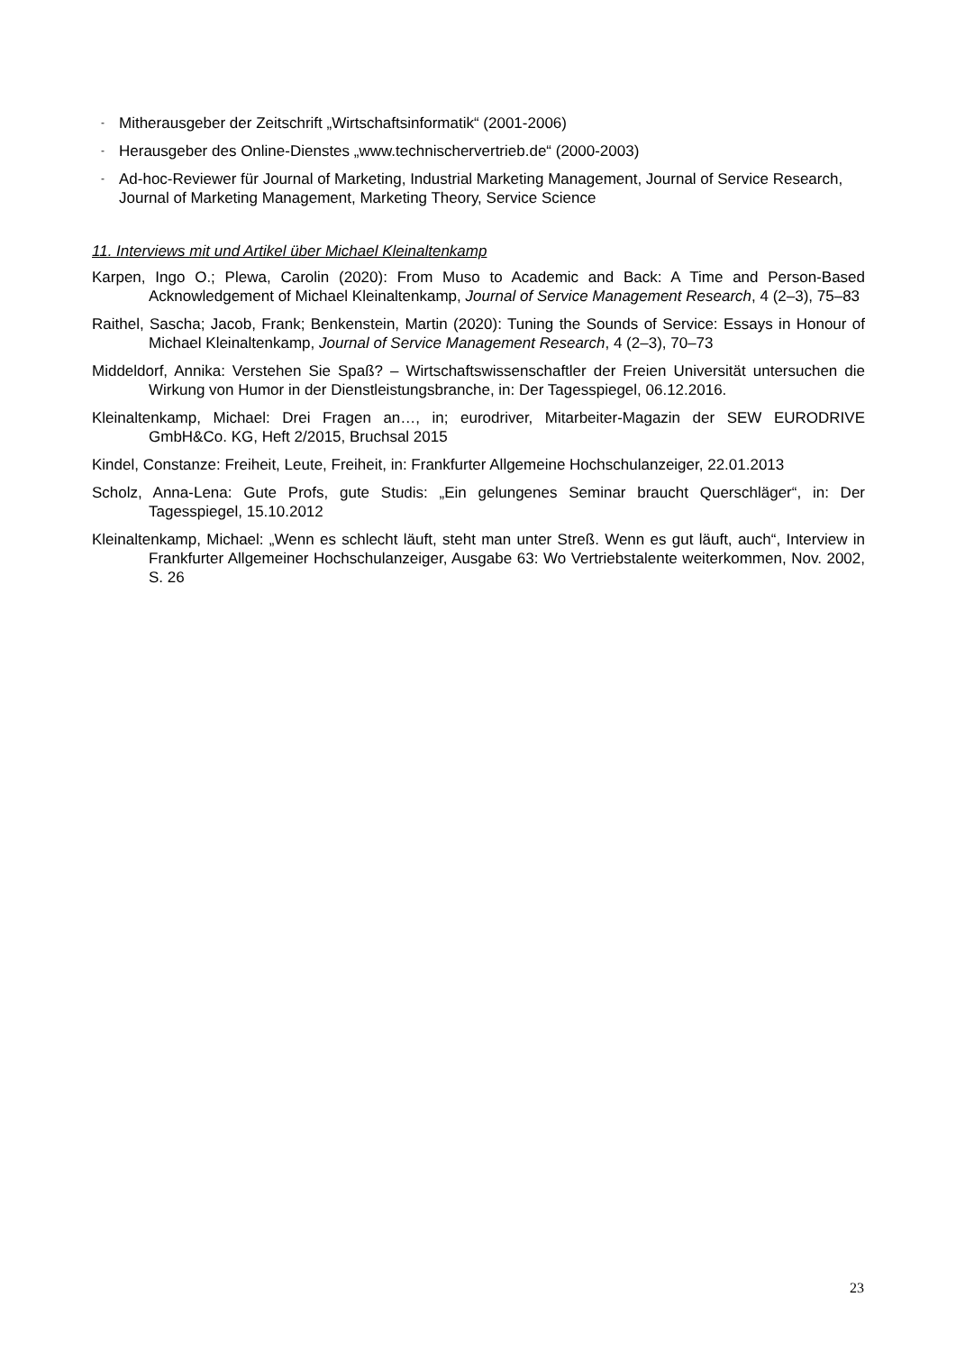- Mitherausgeber der Zeitschrift „Wirtschaftsinformatik“ (2001-2006)
- Herausgeber des Online-Dienstes „www.technischervertrieb.de“ (2000-2003)
- Ad-hoc-Reviewer für Journal of Marketing, Industrial Marketing Management, Journal of Service Research, Journal of Marketing Management, Marketing Theory, Service Science
11. Interviews mit und Artikel über Michael Kleinaltenkamp
Karpen, Ingo O.; Plewa, Carolin (2020): From Muso to Academic and Back: A Time and Person-Based Acknowledgement of Michael Kleinaltenkamp, Journal of Service Management Research, 4 (2–3), 75–83
Raithel, Sascha; Jacob, Frank; Benkenstein, Martin (2020): Tuning the Sounds of Service: Essays in Honour of Michael Kleinaltenkamp, Journal of Service Management Research, 4 (2–3), 70–73
Middeldorf, Annika: Verstehen Sie Spaß? – Wirtschaftswissenschaftler der Freien Universität untersuchen die Wirkung von Humor in der Dienstleistungsbranche, in: Der Tagesspiegel, 06.12.2016.
Kleinaltenkamp, Michael: Drei Fragen an…, in; eurodriver, Mitarbeiter-Magazin der SEW EURODRIVE GmbH&Co. KG, Heft 2/2015, Bruchsal 2015
Kindel, Constanze: Freiheit, Leute, Freiheit, in: Frankfurter Allgemeine Hochschulanzeiger, 22.01.2013
Scholz, Anna-Lena: Gute Profs, gute Studis: „Ein gelungenes Seminar braucht Querschläger“, in: Der Tagesspiegel, 15.10.2012
Kleinaltenkamp, Michael: „Wenn es schlecht läuft, steht man unter Streß. Wenn es gut läuft, auch“, Interview in Frankfurter Allgemeiner Hochschulanzeiger, Ausgabe 63: Wo Vertriebstalente weiterkommen, Nov. 2002, S. 26
23